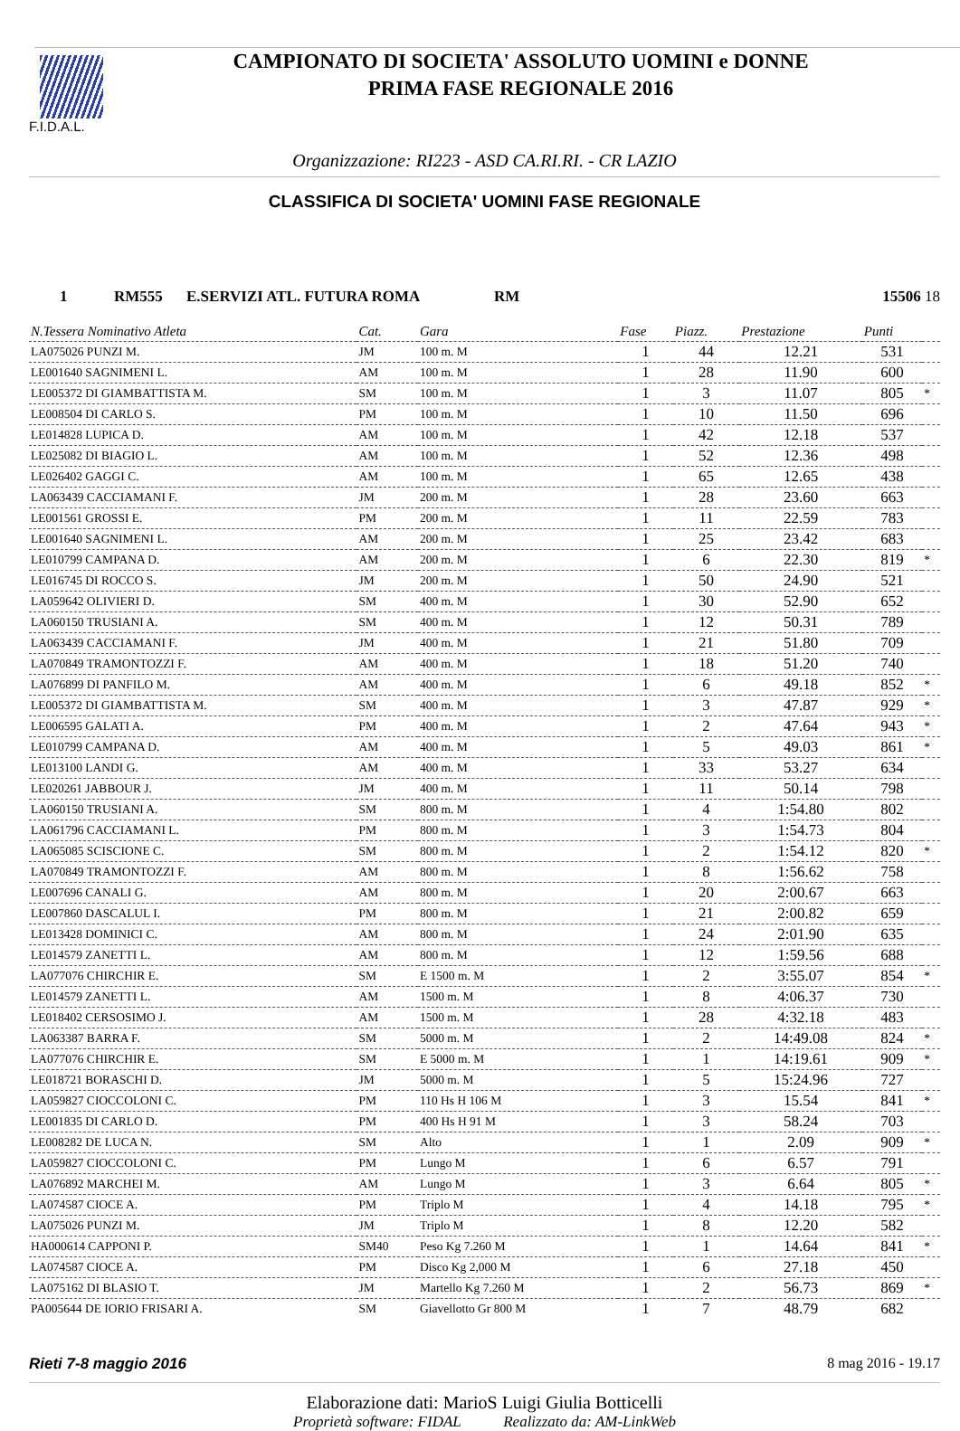F.I.D.A.L.
CAMPIONATO DI SOCIETA' ASSOLUTO UOMINI e DONNE
PRIMA FASE REGIONALE 2016
Organizzazione: RI223 - ASD CA.RI.RI. - CR LAZIO
CLASSIFICA DI SOCIETA' UOMINI FASE REGIONALE
1 RM555 E.SERVIZI ATL. FUTURA ROMA RM 15506 18
| N.Tessera Nominativo Atleta | Cat. | Gara | Fase | Piazz. | Prestazione | Punti | |
| --- | --- | --- | --- | --- | --- | --- | --- |
| LA075026 PUNZI M. | JM | 100 m. M | 1 | 44 | 12.21 | 531 | |
| LE001640 SAGNIMENI L. | AM | 100 m. M | 1 | 28 | 11.90 | 600 | |
| LE005372 DI GIAMBATTISTA M. | SM | 100 m. M | 1 | 3 | 11.07 | 805 | * |
| LE008504 DI CARLO S. | PM | 100 m. M | 1 | 10 | 11.50 | 696 | |
| LE014828 LUPICA D. | AM | 100 m. M | 1 | 42 | 12.18 | 537 | |
| LE025082 DI BIAGIO L. | AM | 100 m. M | 1 | 52 | 12.36 | 498 | |
| LE026402 GAGGI C. | AM | 100 m. M | 1 | 65 | 12.65 | 438 | |
| LA063439 CACCIAMANI F. | JM | 200 m. M | 1 | 28 | 23.60 | 663 | |
| LE001561 GROSSI E. | PM | 200 m. M | 1 | 11 | 22.59 | 783 | |
| LE001640 SAGNIMENI L. | AM | 200 m. M | 1 | 25 | 23.42 | 683 | |
| LE010799 CAMPANA D. | AM | 200 m. M | 1 | 6 | 22.30 | 819 | * |
| LE016745 DI ROCCO S. | JM | 200 m. M | 1 | 50 | 24.90 | 521 | |
| LA059642 OLIVIERI D. | SM | 400 m. M | 1 | 30 | 52.90 | 652 | |
| LA060150 TRUSIANI A. | SM | 400 m. M | 1 | 12 | 50.31 | 789 | |
| LA063439 CACCIAMANI F. | JM | 400 m. M | 1 | 21 | 51.80 | 709 | |
| LA070849 TRAMONTOZZI F. | AM | 400 m. M | 1 | 18 | 51.20 | 740 | |
| LA076899 DI PANFILO M. | AM | 400 m. M | 1 | 6 | 49.18 | 852 | * |
| LE005372 DI GIAMBATTISTA M. | SM | 400 m. M | 1 | 3 | 47.87 | 929 | * |
| LE006595 GALATI A. | PM | 400 m. M | 1 | 2 | 47.64 | 943 | * |
| LE010799 CAMPANA D. | AM | 400 m. M | 1 | 5 | 49.03 | 861 | * |
| LE013100 LANDI G. | AM | 400 m. M | 1 | 33 | 53.27 | 634 | |
| LE020261 JABBOUR J. | JM | 400 m. M | 1 | 11 | 50.14 | 798 | |
| LA060150 TRUSIANI A. | SM | 800 m. M | 1 | 4 | 1:54.80 | 802 | |
| LA061796 CACCIAMANI L. | PM | 800 m. M | 1 | 3 | 1:54.73 | 804 | |
| LA065085 SCISCIONE C. | SM | 800 m. M | 1 | 2 | 1:54.12 | 820 | * |
| LA070849 TRAMONTOZZI F. | AM | 800 m. M | 1 | 8 | 1:56.62 | 758 | |
| LE007696 CANALI G. | AM | 800 m. M | 1 | 20 | 2:00.67 | 663 | |
| LE007860 DASCALUL I. | PM | 800 m. M | 1 | 21 | 2:00.82 | 659 | |
| LE013428 DOMINICI C. | AM | 800 m. M | 1 | 24 | 2:01.90 | 635 | |
| LE014579 ZANETTI L. | AM | 800 m. M | 1 | 12 | 1:59.56 | 688 | |
| LA077076 CHIRCHIR E. | SM | E 1500 m. M | 1 | 2 | 3:55.07 | 854 | * |
| LE014579 ZANETTI L. | AM | 1500 m. M | 1 | 8 | 4:06.37 | 730 | |
| LE018402 CERSOSIMO J. | AM | 1500 m. M | 1 | 28 | 4:32.18 | 483 | |
| LA063387 BARRA F. | SM | 5000 m. M | 1 | 2 | 14:49.08 | 824 | * |
| LA077076 CHIRCHIR E. | SM | E 5000 m. M | 1 | 1 | 14:19.61 | 909 | * |
| LE018721 BORASCHI D. | JM | 5000 m. M | 1 | 5 | 15:24.96 | 727 | |
| LA059827 CIOCCOLONI C. | PM | 110 Hs H 106 M | 1 | 3 | 15.54 | 841 | * |
| LE001835 DI CARLO D. | PM | 400 Hs H 91 M | 1 | 3 | 58.24 | 703 | |
| LE008282 DE LUCA N. | SM | Alto | 1 | 1 | 2.09 | 909 | * |
| LA059827 CIOCCOLONI C. | PM | Lungo M | 1 | 6 | 6.57 | 791 | |
| LA076892 MARCHEI M. | AM | Lungo M | 1 | 3 | 6.64 | 805 | * |
| LA074587 CIOCE A. | PM | Triplo M | 1 | 4 | 14.18 | 795 | * |
| LA075026 PUNZI M. | JM | Triplo M | 1 | 8 | 12.20 | 582 | |
| HA000614 CAPPONI P. | SM40 | Peso Kg 7.260 M | 1 | 1 | 14.64 | 841 | * |
| LA074587 CIOCE A. | PM | Disco Kg 2,000 M | 1 | 6 | 27.18 | 450 | |
| LA075162 DI BLASIO T. | JM | Martello Kg 7.260 M | 1 | 2 | 56.73 | 869 | * |
| PA005644 DE IORIO FRISARI A. | SM | Giavellotto Gr 800 M | 1 | 7 | 48.79 | 682 | |
Rieti 7-8 maggio 2016 8 mag 2016 - 19.17
Elaborazione dati: MarioS Luigi Giulia Botticelli
Proprietà software: FIDAL Realizzato da: AM-LinkWeb